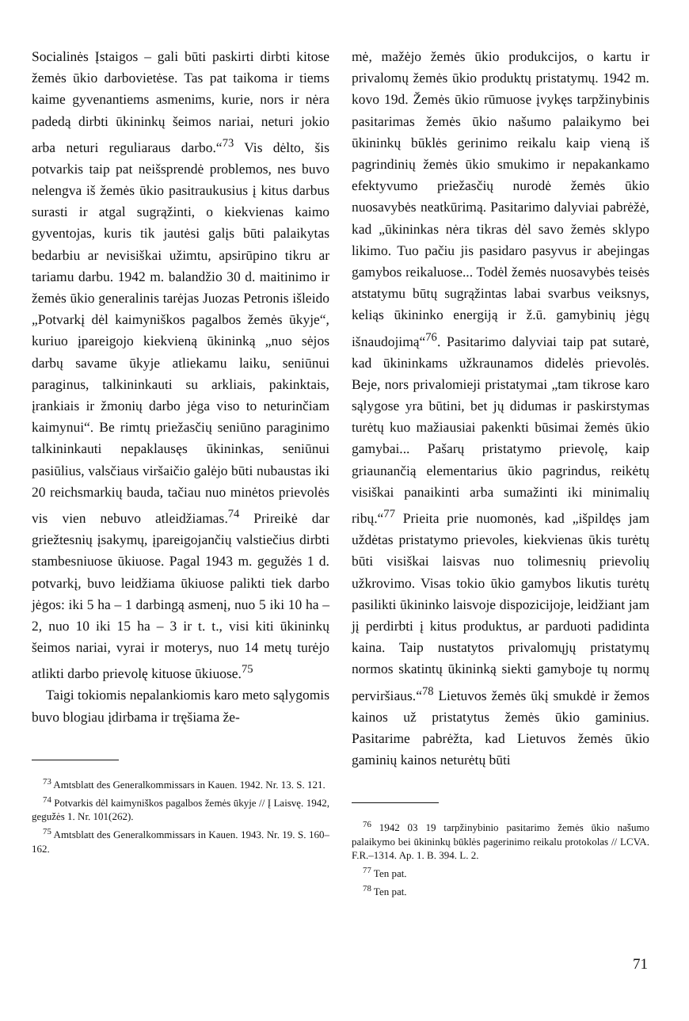Socialinės Įstaigos – gali būti paskirti dirbti kitose žemės ūkio darbovietėse. Tas pat taikoma ir tiems kaime gyvenantiems asmenims, kurie, nors ir nėra padedą dirbti ūkininkų šeimos nariai, neturi jokio arba neturi reguliaraus darbo.“<sup>73</sup> Vis dėlto, šis potvarkis taip pat neišsprendė problemos, nes buvo nelengva iš žemės ūkio pasitraukusius į kitus darbus surasti ir atgal sugrąžinti, o kiekvienas kaimo gyventojas, kuris tik jautėsi galįs būti palaikytas bedarbiu ar nevisiškai užimtu, apsirūpino tikru ar tariamu darbu. 1942 m. balandžio 30 d. maitinimo ir žemės ūkio generalinis tarėjas Juozas Petronis išleido „Potvarkį dėl kaimyniškos pagalbos žemės ūkyje“, kuriuo įpareigojo kiekvieną ūkininką „nuo sėjos darbų savame ūkyje atliekamu laiku, seniūnui paraginus, talkininkauti su arkliais, pakinktais, įrankiais ir žmonių darbo jėga viso to neturinčiam kaimynui“. Be rimtų priežasčių seniūno paraginimo talkininkauti nepaklausęs ūkininkas, seniūnui pasiūlius, valsčiaus viršaičio galėjo būti nubaustas iki 20 reichsmarkių bauda, tačiau nuo minėtos prievolės vis vien nebuvo atleidžiamas.<sup>74</sup> Prireikė dar griežtesnių įsakymų, įpareigojančių valstiečius dirbti stambesniuose ūkiuose. Pagal 1943 m. gegužės 1 d. potvarkį, buvo leidžiama ūkiuose palikti tiek darbo jėgos: iki 5 ha – 1 darbingą asmenį, nuo 5 iki 10 ha – 2, nuo 10 iki 15 ha – 3 ir t. t., visi kiti ūkininkų šeimos nariai, vyrai ir moterys, nuo 14 metų turėjo atlikti darbo prievolę kituose ūkiuose.<sup>75</sup>
Taigi tokiomis nepalankiomis karo meto sąlygomis buvo blogiau įdirbama ir tręšiama že-
<sup>73</sup> Amtsblatt des Generalkommissars in Kauen. 1942. Nr. 13. S. 121.
<sup>74</sup> Potvarkis dėl kaimyniškos pagalbos žemės ūkyje // Į Laisvę. 1942, gegužės 1. Nr. 101(262).
<sup>75</sup> Amtsblatt des Generalkommissars in Kauen. 1943. Nr. 19. S. 160–162.
mė, mažėjo žemės ūkio produkcijos, o kartu ir privalomų žemės ūkio produktų pristatymų. 1942 m. kovo 19d. Žemės ūkio rūmuose įvykęs tarpžinybinis pasitarimas žemės ūkio našumo palaikymo bei ūkininkų būklės gerinimo reikalu kaip vieną iš pagrindinių žemės ūkio smukimo ir nepakankamo efektyvumo priežasčių nurodė žemės ūkio nuosavybės neatkūrimą. Pasitarimo dalyviai pabrėžė, kad „ūkininkas nėra tikras dėl savo žemės sklypo likimo. Tuo pačiu jis pasidaro pasyvus ir abejingas gamybos reikaluose... Todėl žemės nuosavybės teisės atstatymu būtų sugrąžintas labai svarbus veiksnys, keliąs ūkininko energiją ir ž.ū. gamybinių jėgų išnaudojimą“<sup>76</sup>. Pasitarimo dalyviai taip pat sutarė, kad ūkininkams užkraunamos didelės prievolės. Beje, nors privalomieji pristatymai „tam tikrose karo sąlygose yra būtini, bet jų didumas ir paskirstymas turėtų kuo mažiausiai pakenkti būsimai žemės ūkio gamybai... Pašarų pristatymo prievolę, kaip griaunančią elementarius ūkio pagrindus, reikėtų visiškai panaikinti arba sumažinti iki minimalių ribų.“<sup>77</sup> Prieita prie nuomonės, kad „išpildęs jam uždėtas pristatymo prievoles, kiekvienas ūkis turėtų būti visiškai laisvas nuo tolimesnių prievolių užkrovimo. Visas tokio ūkio gamybos likutis turėtų pasilikti ūkininko laisvoje dispozicijoje, leidžiant jam jį perdirbti į kitus produktus, ar parduoti padidinta kaina. Taip nustatytos privalomųjų pristatymų normos skatintų ūkininką siekti gamyboje tų normų perviršiaus.“<sup>78</sup> Lietuvos žemės ūkį smukdė ir žemos kainos už pristatytus žemės ūkio gaminius. Pasitarime pabrėžta, kad Lietuvos žemės ūkio gaminių kainos neturėtų būti
<sup>76</sup> 1942 03 19 tarpžinybinio pasitarimo žemės ūkio našumo palaikymo bei ūkininkų būklės pagerinimo reikalu protokolas // LCVA. F.R.–1314. Ap. 1. B. 394. L. 2.
<sup>77</sup> Ten pat.
<sup>78</sup> Ten pat.
71